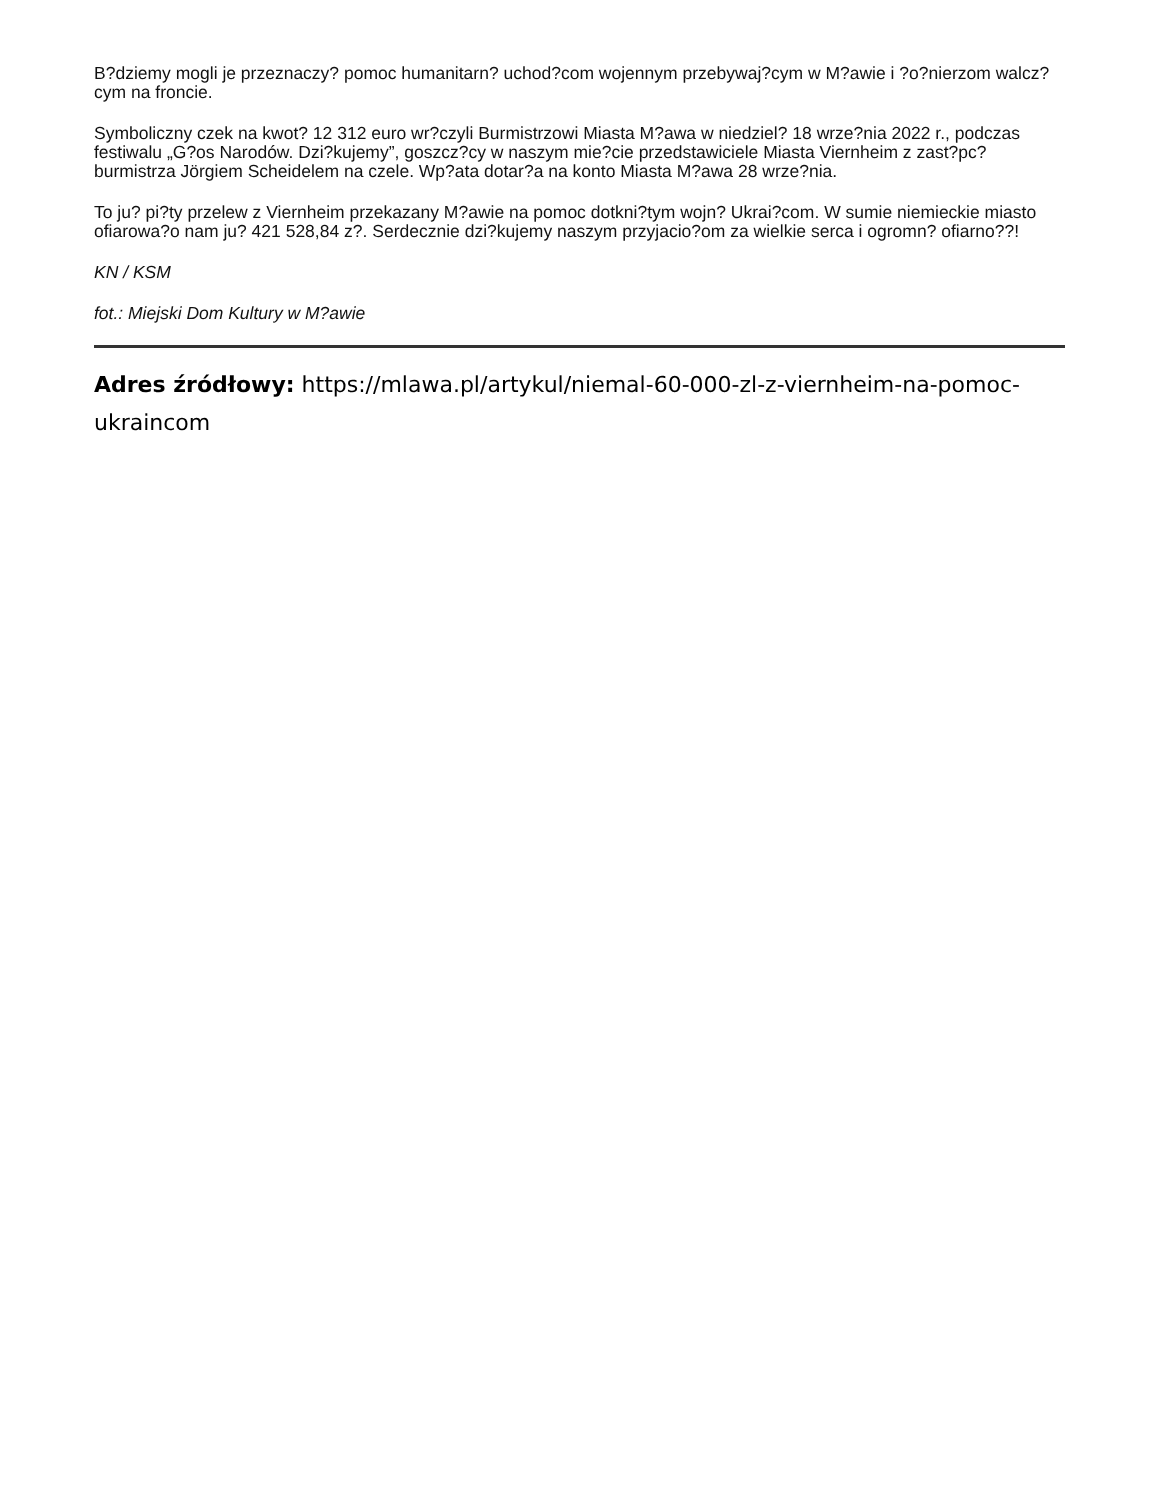B?dziemy mogli je przeznaczy? pomoc humanitarn? uchod?com wojennym przebywaj?cym w M?awie i ?o?nierzom walcz?cym na froncie.
Symboliczny czek na kwot? 12 312 euro wr?czyli Burmistrzowi Miasta M?awa w niedziel? 18 wrze?nia 2022 r., podczas festiwalu „G?os Narodów. Dzi?kujemy”, goszcz?cy w naszym mie?cie przedstawiciele Miasta Viernheim z zast?pc? burmistrza Jörgiem Scheidelem na czele. Wp?ata dotar?a na konto Miasta M?awa 28 wrze?nia.
To ju? pi?ty przelew z Viernheim przekazany M?awie na pomoc dotkni?tym wojn? Ukrai?com. W sumie niemieckie miasto ofiarowa?o nam ju? 421 528,84 z?. Serdecznie dzi?kujemy naszym przyjacio?om za wielkie serca i ogromn? ofiarno??!
KN / KSM
fot.: Miejski Dom Kultury w M?awie
Adres źródłowy: https://mlawa.pl/artykul/niemal-60-000-zl-z-viernheim-na-pomoc-ukraincom